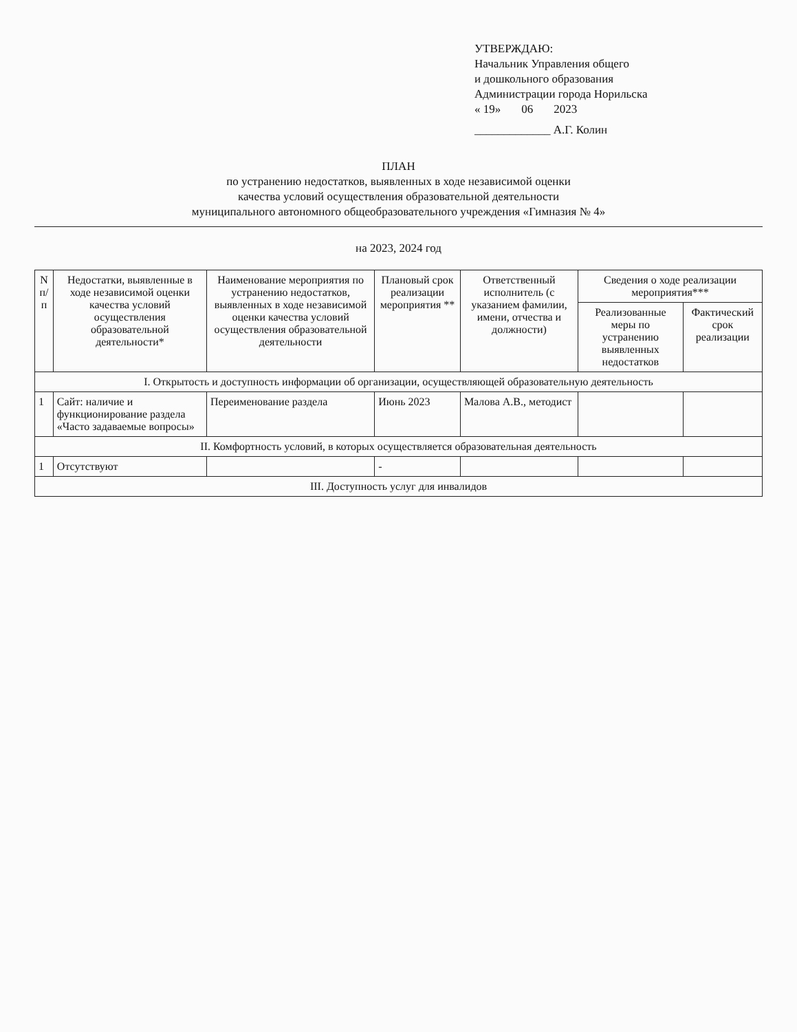УТВЕРЖДАЮ:
Начальник Управления общего
и дошкольного образования
Администрации города Норильска
« 19» 06 2023
_____________ А.Г. Колин
ПЛАН
по устранению недостатков, выявленных в ходе независимой оценки
качества условий осуществления образовательной деятельности
муниципального автономного общеобразовательного учреждения «Гимназия № 4»
на 2023, 2024 год
| N п/п | Недостатки, выявленные в ходе независимой оценки качества условий осуществления образовательной деятельности* | Наименование мероприятия по устранению недостатков, выявленных в ходе независимой оценки качества условий осуществления образовательной деятельности | Плановый срок реализации мероприятия ** | Ответственный исполнитель (с указанием фамилии, имени, отчества и должности) | Сведения о ходе реализации мероприятия*** | |
| --- | --- | --- | --- | --- | --- | --- |
| | | | | | Реализованные меры по устранению выявленных недостатков | Фактический срок реализации |
| I. Открытость и доступность информации об организации, осуществляющей образовательную деятельность | | | | | | |
| 1 | Сайт: наличие и функционирование раздела «Часто задаваемые вопросы» | Переименование раздела | Июнь 2023 | Малова А.В., методист | | |
| II. Комфортность условий, в которых осуществляется образовательная деятельность | | | | | | |
| 1 | Отсутствуют | | - | | | |
| III. Доступность услуг для инвалидов | | | | | | |